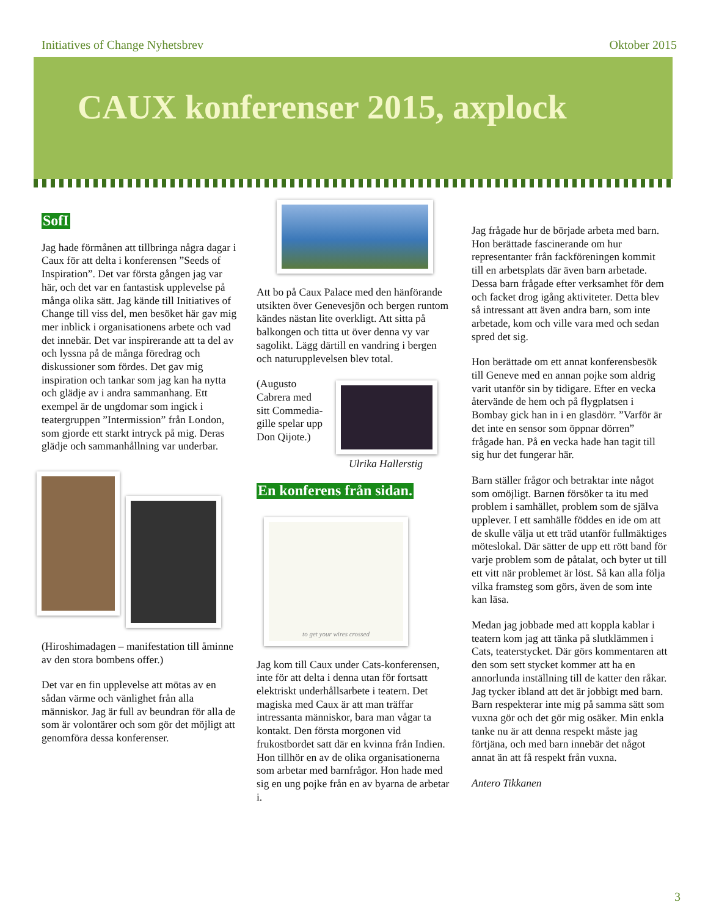Initiatives of Change Nyhetsbrev Oktober 2015
CAUX konferenser 2015, axplock
SofI
Jag hade förmånen att tillbringa några dagar i Caux för att delta i konferensen ”Seeds of Inspiration”. Det var första gången jag var här, och det var en fantastisk upplevelse på många olika sätt. Jag kände till Initiatives of Change till viss del, men besöket här gav mig mer inblick i organisationens arbete och vad det innebär. Det var inspirerande att ta del av och lyssna på de många föredrag och diskussioner som fördes. Det gav mig inspiration och tankar som jag kan ha nytta och glädje av i andra sammanhang. Ett exempel är de ungdomar som ingick i teatergruppen ”Intermission” från London, som gjorde ett starkt intryck på mig. Deras glädje och sammanhållning var underbar.
(Hiroshimadagen – manifestation till åminne av den stora bombens offer.)
Det var en fin upplevelse att mötas av en sådan värme och vänlighet från alla människor. Jag är full av beundran för alla de som är volontärer och som gör det möjligt att genomföra dessa konferenser.
Att bo på Caux Palace med den hänförande utsikten över Genevesjön och bergen runtom kändes nästan lite overkligt. Att sitta på balkongen och titta ut över denna vy var sagolikt. Lägg därtill en vandring i bergen och naturupplevelsen blev total.
(Augusto Cabrera med sitt Commedia-gille spelar upp Don Qijote.)
Ulrika Hallerstig
En konferens från sidan.
to get your wires crossed
Jag kom till Caux under Cats-konferensen, inte för att delta i denna utan för fortsatt elektriskt underhållsarbete i teatern. Det magiska med Caux är att man träffar intressanta människor, bara man vågar ta kontakt. Den första morgonen vid frukostbordet satt där en kvinna från Indien. Hon tillhör en av de olika organisationerna som arbetar med barnfrågor. Hon hade med sig en ung pojke från en av byarna de arbetar i.
Jag frågade hur de började arbeta med barn. Hon berättade fascinerande om hur representanter från fackföreningen kommit till en arbetsplats där även barn arbetade. Dessa barn frågade efter verksamhet för dem och facket drog igång aktiviteter. Detta blev så intressant att även andra barn, som inte arbetade, kom och ville vara med och sedan spred det sig.
Hon berättade om ett annat konferensbesök till Geneve med en annan pojke som aldrig varit utanför sin by tidigare. Efter en vecka återvände de hem och på flygplatsen i Bombay gick han in i en glasdörr. ”Varför är det inte en sensor som öppnar dörren” frågade han. På en vecka hade han tagit till sig hur det fungerar här.
Barn ställer frågor och betraktar inte något som omöjligt. Barnen försöker ta itu med problem i samhället, problem som de själva upplever. I ett samhälle föddes en ide om att de skulle välja ut ett träd utanför fullmäktiges möteslokal. Där sätter de upp ett rött band för varje problem som de påtalat, och byter ut till ett vitt när problemet är löst. Så kan alla följa vilka framsteg som görs, även de som inte kan läsa.
Medan jag jobbade med att koppla kablar i teatern kom jag att tänka på slutklämmen i Cats, teaterstycket. Där görs kommentaren att den som sett stycket kommer att ha en annorlunda inställning till de katter den råkar. Jag tycker ibland att det är jobbigt med barn. Barn respekterar inte mig på samma sätt som vuxna gör och det gör mig osäker. Min enkla tanke nu är att denna respekt måste jag förtjäna, och med barn innebär det något annat än att få respekt från vuxna.
Antero Tikkanen
3